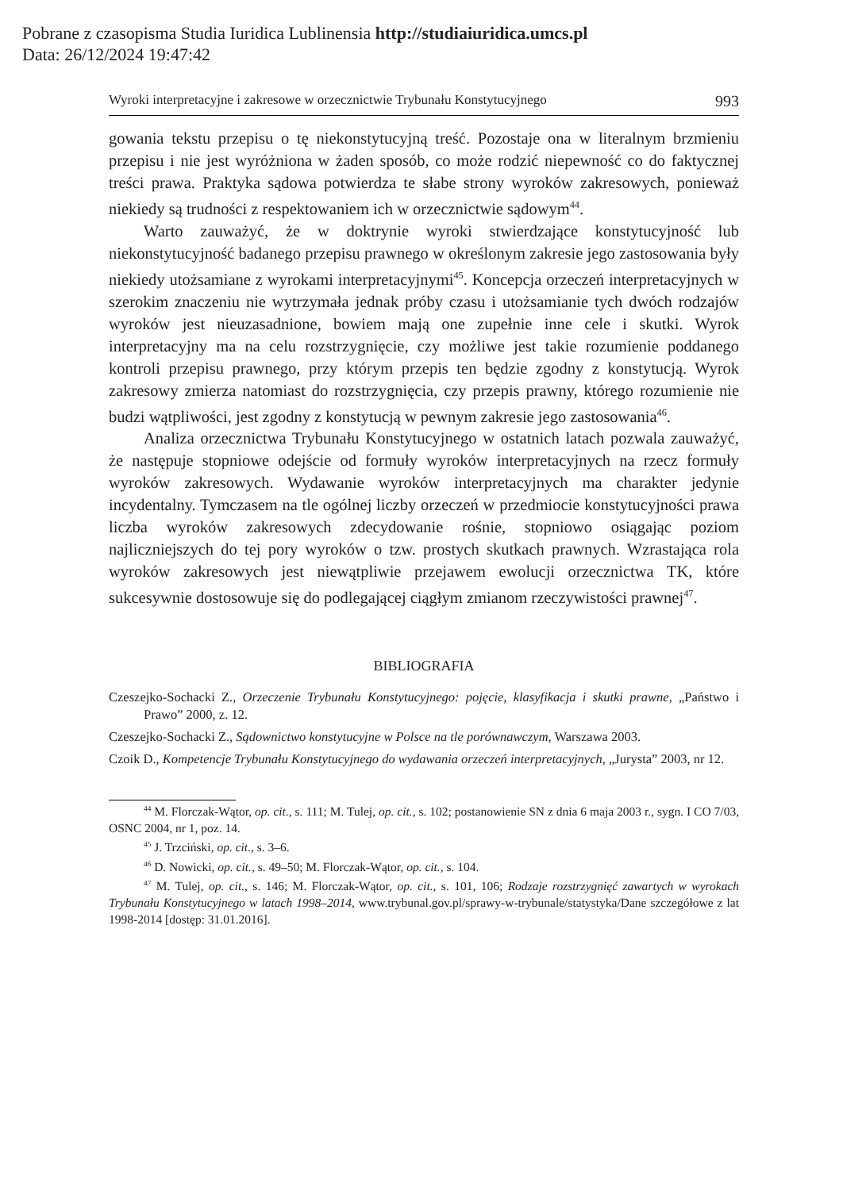Pobrane z czasopisma Studia Iuridica Lublinensia http://studiaiuridica.umcs.pl
Data: 26/12/2024 19:47:42
Wyroki interpretacyjne i zakresowe w orzecznictwie Trybunału Konstytucyjnego 993
gowania tekstu przepisu o tę niekonstytucyjną treść. Pozostaje ona w literalnym brzmieniu przepisu i nie jest wyróżniona w żaden sposób, co może rodzić niepewność co do faktycznej treści prawa. Praktyka sądowa potwierdza te słabe strony wyroków zakresowych, ponieważ niekiedy są trudności z respektowaniem ich w orzecznictwie sądowym<sup>44</sup>.
Warto zauważyć, że w doktrynie wyroki stwierdzające konstytucyjność lub niekonstytucyjność badanego przepisu prawnego w określonym zakresie jego zastosowania były niekiedy utożsamiane z wyrokami interpretacyjnymi<sup>45</sup>. Koncepcja orzeczeń interpretacyjnych w szerokim znaczeniu nie wytrzymała jednak próby czasu i utożsamianie tych dwóch rodzajów wyroków jest nieuzasadnione, bowiem mają one zupełnie inne cele i skutki. Wyrok interpretacyjny ma na celu rozstrzygnięcie, czy możliwe jest takie rozumienie poddanego kontroli przepisu prawnego, przy którym przepis ten będzie zgodny z konstytucją. Wyrok zakresowy zmierza natomiast do rozstrzygnięcia, czy przepis prawny, którego rozumienie nie budzi wątpliwości, jest zgodny z konstytucją w pewnym zakresie jego zastosowania<sup>46</sup>.
Analiza orzecznictwa Trybunału Konstytucyjnego w ostatnich latach pozwala zauważyć, że następuje stopniowe odejście od formuły wyroków interpretacyjnych na rzecz formuły wyroków zakresowych. Wydawanie wyroków interpretacyjnych ma charakter jedynie incydentalny. Tymczasem na tle ogólnej liczby orzeczeń w przedmiocie konstytucyjności prawa liczba wyroków zakresowych zdecydowanie rośnie, stopniowo osiągając poziom najliczniejszych do tej pory wyroków o tzw. prostych skutkach prawnych. Wzrastająca rola wyroków zakresowych jest niewątpliwie przejawem ewolucji orzecznictwa TK, które sukcesywnie dostosowuje się do podlegającej ciągłym zmianom rzeczywistości prawnej<sup>47</sup>.
BIBLIOGRAFIA
Czeszejko-Sochacki Z., Orzeczenie Trybunału Konstytucyjnego: pojęcie, klasyfikacja i skutki prawne, „Państwo i Prawo” 2000, z. 12.
Czeszejko-Sochacki Z., Sądownictwo konstytucyjne w Polsce na tle porównawczym, Warszawa 2003.
Czoik D., Kompetencje Trybunału Konstytucyjnego do wydawania orzeczeń interpretacyjnych, „Jurysta” 2003, nr 12.
<sup>44</sup> M. Florczak-Wątor, op. cit., s. 111; M. Tulej, op. cit., s. 102; postanowienie SN z dnia 6 maja 2003 r., sygn. I CO 7/03, OSNC 2004, nr 1, poz. 14.
<sup>45</sup> J. Trzciński, op. cit., s. 3–6.
<sup>46</sup> D. Nowicki, op. cit., s. 49–50; M. Florczak-Wątor, op. cit., s. 104.
<sup>47</sup> M. Tulej, op. cit., s. 146; M. Florczak-Wątor, op. cit., s. 101, 106; Rodzaje rozstrzygnięć zawartych w wyrokach Trybunału Konstytucyjnego w latach 1998–2014, www.trybunal.gov.pl/sprawy-w-trybunale/statystyka/Dane szczegółowe z lat 1998-2014 [dostęp: 31.01.2016].